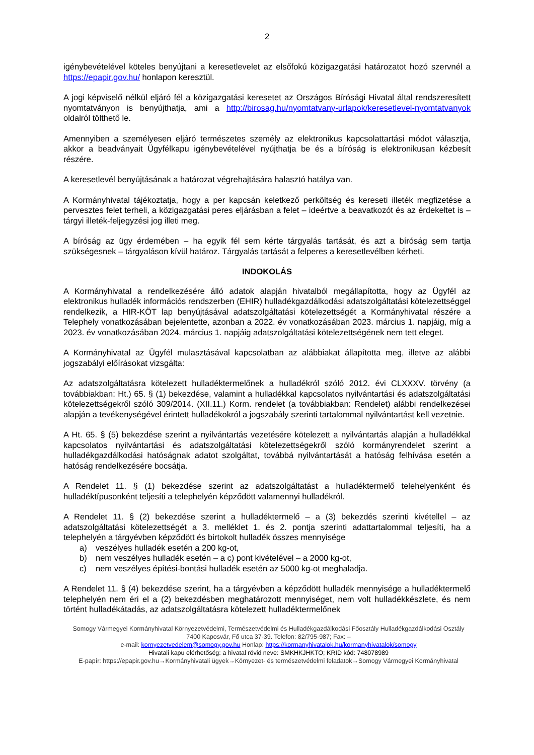2
igénybevételével köteles benyújtani a keresetlevelet az elsőfokú közigazgatási határozatot hozó szervnél a https://epapir.gov.hu/ honlapon keresztül.
A jogi képviselő nélkül eljáró fél a közigazgatási keresetet az Országos Bírósági Hivatal által rendszeresített nyomtatványon is benyújthatja, ami a http://birosag.hu/nyomtatvany-urlapok/keresetlevel-nyomtatvanyok oldalról tölthető le.
Amennyiben a személyesen eljáró természetes személy az elektronikus kapcsolattartási módot választja, akkor a beadványait Ügyfélkapu igénybevételével nyújthatja be és a bíróság is elektronikusan kézbesít részére.
A keresetlevél benyújtásának a határozat végrehajtására halasztó hatálya van.
A Kormányhivatal tájékoztatja, hogy a per kapcsán keletkező perköltség és kereseti illeték megfizetése a pervesztes felet terheli, a közigazgatási peres eljárásban a felet – ideértve a beavatkozót és az érdekeltet is – tárgyi illeték-feljegyzési jog illeti meg.
A bíróság az ügy érdemében – ha egyik fél sem kérte tárgyalás tartását, és azt a bíróság sem tartja szükségesnek – tárgyaláson kívül határoz. Tárgyalás tartását a felperes a keresetlevélben kérheti.
INDOKOLÁS
A Kormányhivatal a rendelkezésére álló adatok alapján hivatalból megállapította, hogy az Ügyfél az elektronikus hulladék információs rendszerben (EHIR) hulladékgazdálkodási adatszolgáltatási kötelezettséggel rendelkezik, a HIR-KÖT lap benyújtásával adatszolgáltatási kötelezettségét a Kormányhivatal részére a Telephely vonatkozásában bejelentette, azonban a 2022. év vonatkozásában 2023. március 1. napjáig, míg a 2023. év vonatkozásában 2024. március 1. napjáig adatszolgáltatási kötelezettségének nem tett eleget.
A Kormányhivatal az Ügyfél mulasztásával kapcsolatban az alábbiakat állapította meg, illetve az alábbi jogszabályi előírásokat vizsgálta:
Az adatszolgáltatásra kötelezett hulladéktermelőnek a hulladékról szóló 2012. évi CLXXXV. törvény (a továbbiakban: Ht.) 65. § (1) bekezdése, valamint a hulladékkal kapcsolatos nyilvántartási és adatszolgáltatási kötelezettségekről szóló 309/2014. (XII.11.) Korm. rendelet (a továbbiakban: Rendelet) alábbi rendelkezései alapján a tevékenységével érintett hulladékokról a jogszabály szerinti tartalommal nyilvántartást kell vezetnie.
A Ht. 65. § (5) bekezdése szerint a nyilvántartás vezetésére kötelezett a nyilvántartás alapján a hulladékkal kapcsolatos nyilvántartási és adatszolgáltatási kötelezettségekről szóló kormányrendelet szerint a hulladékgazdálkodási hatóságnak adatot szolgáltat, továbbá nyilvántartását a hatóság felhívása esetén a hatóság rendelkezésére bocsátja.
A Rendelet 11. § (1) bekezdése szerint az adatszolgáltatást a hulladéktermelő telehelyenként és hulladéktípusonként teljesíti a telephelyén képződött valamennyi hulladékról.
A Rendelet 11. § (2) bekezdése szerint a hulladéktermelő – a (3) bekezdés szerinti kivétellel – az adatszolgáltatási kötelezettségét a 3. melléklet 1. és 2. pontja szerinti adattartalommal teljesíti, ha a telephelyén a tárgyévben képződött és birtokolt hulladék összes mennyisége
a) veszélyes hulladék esetén a 200 kg-ot,
b) nem veszélyes hulladék esetén – a c) pont kivételével – a 2000 kg-ot,
c) nem veszélyes építési-bontási hulladék esetén az 5000 kg-ot meghaladja.
A Rendelet 11. § (4) bekezdése szerint, ha a tárgyévben a képződött hulladék mennyisége a hulladéktermelő telephelyén nem éri el a (2) bekezdésben meghatározott mennyiséget, nem volt hulladékkészlete, és nem történt hulladékátadás, az adatszolgáltatásra kötelezett hulladéktermelőnek
Somogy Vármegyei Kormányhivatal Környezetvédelmi, Természetvédelmi és Hulladékgazdálkodási Főosztály Hulladékgazdálkodási Osztály
7400 Kaposvár, Fő utca 37-39. Telefon: 82/795-987; Fax: –
e-mail: kornyezetvedelem@somogy.gov.hu Honlap: https://kormanyhivatalok.hu/kormanyhivatalok/somogy
Hivatali kapu elérhetőség: a hivatal rövid neve: SMKHKJHKTO; KRID kód: 748078989
E-papír: https://epapir.gov.hu→Kormányhivatali ügyek→Környezet- és természetvédelmi feladatok→Somogy Vármegyei Kormányhivatal